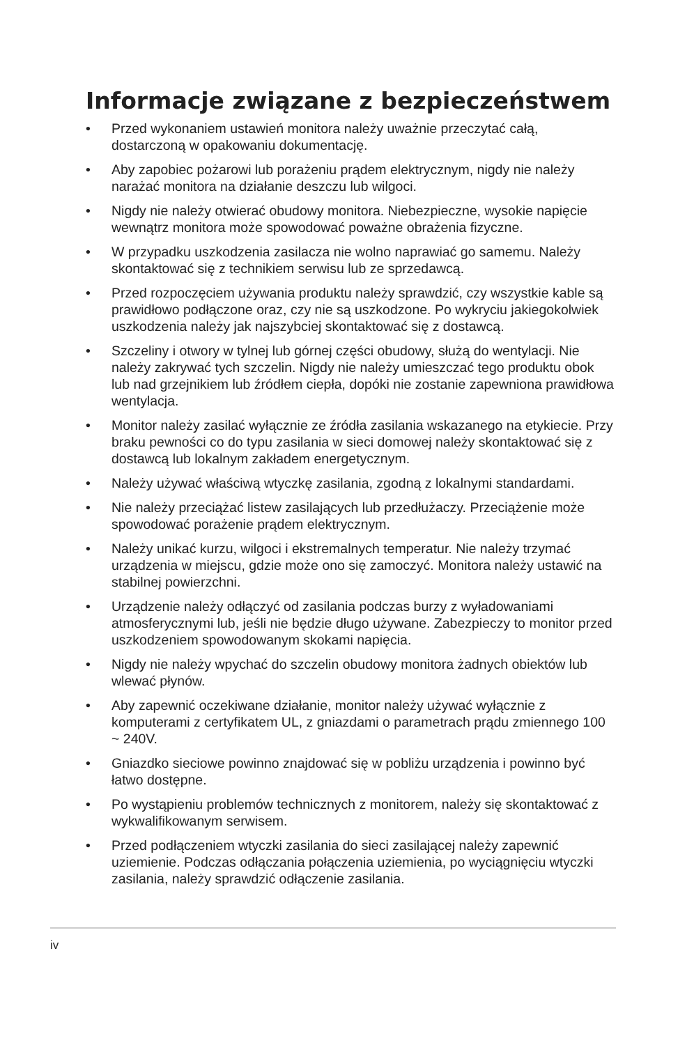Informacje związane z bezpieczeństwem
• Przed wykonaniem ustawień monitora należy uważnie przeczytać całą, dostarczoną w opakowaniu dokumentację.
• Aby zapobiec pożarowi lub porażeniu prądem elektrycznym, nigdy nie należy narażać monitora na działanie deszczu lub wilgoci.
• Nigdy nie należy otwierać obudowy monitora. Niebezpieczne, wysokie napięcie wewnątrz monitora może spowodować poważne obrażenia fizyczne.
• W przypadku uszkodzenia zasilacza nie wolno naprawiać go samemu. Należy skontaktować się z technikiem serwisu lub ze sprzedawcą.
• Przed rozpoczęciem używania produktu należy sprawdzić, czy wszystkie kable są prawidłowo podłączone oraz, czy nie są uszkodzone. Po wykryciu jakiegokolwiek uszkodzenia należy jak najszybciej skontaktować się z dostawcą.
• Szczeliny i otwory w tylnej lub górnej części obudowy, służą do wentylacji. Nie należy zakrywać tych szczelin. Nigdy nie należy umieszczać tego produktu obok lub nad grzejnikiem lub źródłem ciepła, dopóki nie zostanie zapewniona prawidłowa wentylacja.
• Monitor należy zasilać wyłącznie ze źródła zasilania wskazanego na etykiecie. Przy braku pewności co do typu zasilania w sieci domowej należy skontaktować się z dostawcą lub lokalnym zakładem energetycznym.
• Należy używać właściwą wtyczkę zasilania, zgodną z lokalnymi standardami.
• Nie należy przeciążać listew zasilających lub przedłużaczy. Przeciążenie może spowodować porażenie prądem elektrycznym.
• Należy unikać kurzu, wilgoci i ekstremalnych temperatur. Nie należy trzymać urządzenia w miejscu, gdzie może ono się zamoczyć. Monitora należy ustawić na stabilnej powierzchni.
• Urządzenie należy odłączyć od zasilania podczas burzy z wyładowaniami atmosferycznymi lub, jeśli nie będzie długo używane. Zabezpieczy to monitor przed uszkodzeniem spowodowanym skokami napięcia.
• Nigdy nie należy wpychać do szczelin obudowy monitora żadnych obiektów lub wlewać płynów.
• Aby zapewnić oczekiwane działanie, monitor należy używać wyłącznie z komputerami z certyfikatem UL, z gniazdami o parametrach prądu zmiennego 100 ~ 240V.
• Gniazdko sieciowe powinno znajdować się w pobliżu urządzenia i powinno być łatwo dostępne.
• Po wystąpieniu problemów technicznych z monitorem, należy się skontaktować z wykwalifikowanym serwisem.
• Przed podłączeniem wtyczki zasilania do sieci zasilającej należy zapewnić uziemienie. Podczas odłączania połączenia uziemienia, po wyciągnięciu wtyczki zasilania, należy sprawdzić odłączenie zasilania.
iv